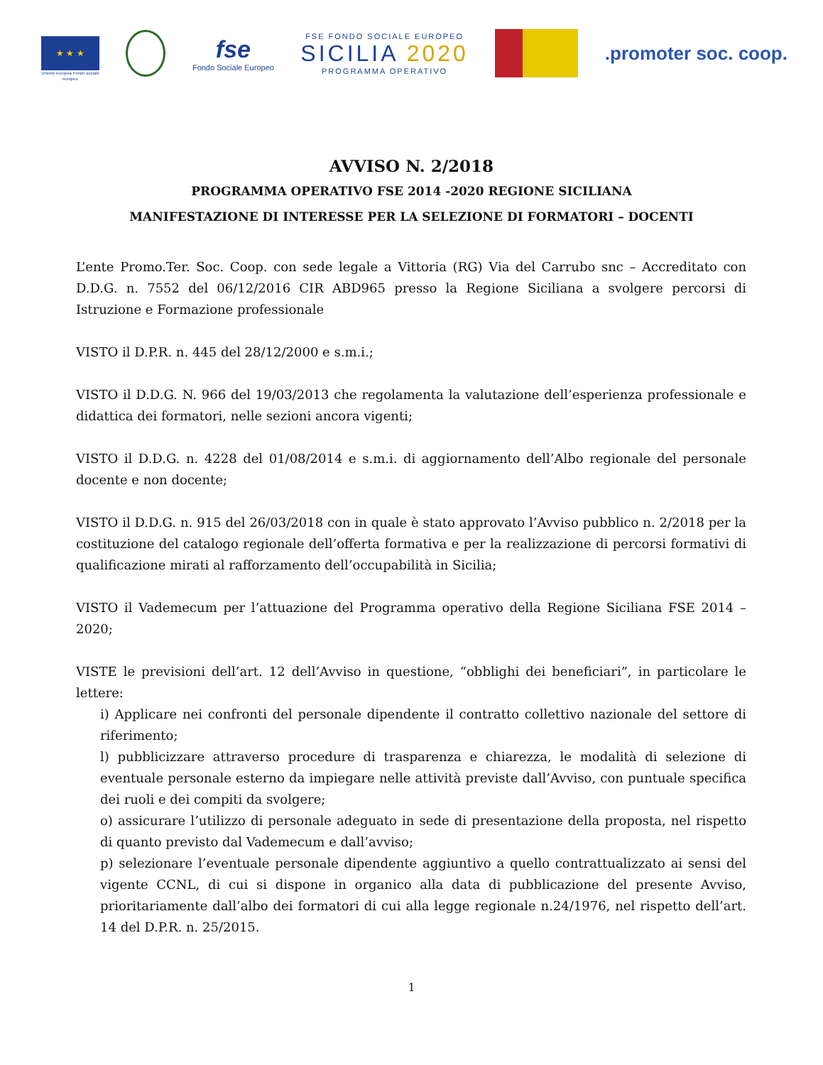★ ★ ★
Unione europea Fondo sociale europeo
fse
Fondo Sociale Europeo
FSE FONDO SOCIALE EUROPEO
SICILIA 2020
PROGRAMMA OPERATIVO
.promoter soc. coop.
AVVISO N. 2/2018
PROGRAMMA OPERATIVO FSE 2014 -2020 REGIONE SICILIANA
MANIFESTAZIONE DI INTERESSE PER LA SELEZIONE DI FORMATORI – DOCENTI
L’ente Promo.Ter. Soc. Coop. con sede legale a Vittoria (RG) Via del Carrubo snc – Accreditato con D.D.G. n. 7552 del 06/12/2016 CIR ABD965 presso la Regione Siciliana a svolgere percorsi di Istruzione e Formazione professionale
VISTO il D.P.R. n. 445 del 28/12/2000 e s.m.i.;
VISTO il D.D.G. N. 966 del 19/03/2013 che regolamenta la valutazione dell’esperienza professionale e didattica dei formatori, nelle sezioni ancora vigenti;
VISTO il D.D.G. n. 4228 del 01/08/2014 e s.m.i. di aggiornamento dell’Albo regionale del personale docente e non docente;
VISTO il D.D.G. n. 915 del 26/03/2018 con in quale è stato approvato l’Avviso pubblico n. 2/2018 per la costituzione del catalogo regionale dell’offerta formativa e per la realizzazione di percorsi formativi di qualificazione mirati al rafforzamento dell’occupabilità in Sicilia;
VISTO il Vademecum per l’attuazione del Programma operativo della Regione Siciliana FSE 2014 – 2020;
VISTE le previsioni dell’art. 12 dell’Avviso in questione, “obblighi dei beneficiari”, in particolare le lettere:
i) Applicare nei confronti del personale dipendente il contratto collettivo nazionale del settore di riferimento;
l) pubblicizzare attraverso procedure di trasparenza e chiarezza, le modalità di selezione di eventuale personale esterno da impiegare nelle attività previste dall’Avviso, con puntuale specifica dei ruoli e dei compiti da svolgere;
o) assicurare l’utilizzo di personale adeguato in sede di presentazione della proposta, nel rispetto di quanto previsto dal Vademecum e dall’avviso;
p) selezionare l’eventuale personale dipendente aggiuntivo a quello contrattualizzato ai sensi del vigente CCNL, di cui si dispone in organico alla data di pubblicazione del presente Avviso, prioritariamente dall’albo dei formatori di cui alla legge regionale n.24/1976, nel rispetto dell’art. 14 del D.P.R. n. 25/2015.
1